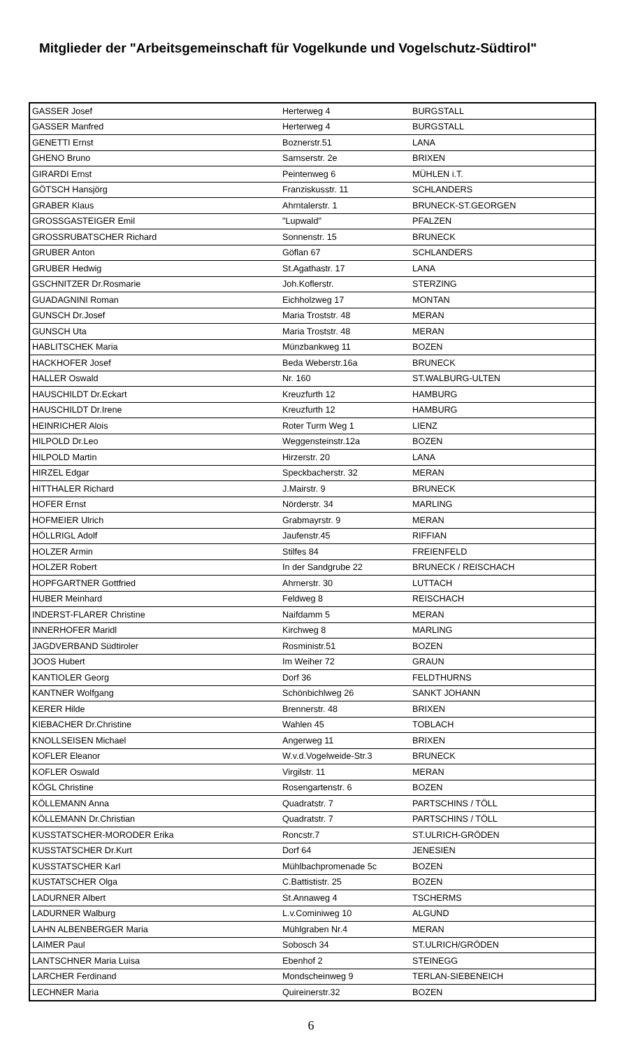Mitglieder der "Arbeitsgemeinschaft für Vogelkunde und Vogelschutz-Südtirol"
| GASSER Josef | Herterweg 4 | BURGSTALL |
| GASSER Manfred | Herterweg 4 | BURGSTALL |
| GENETTI Ernst | Boznerstr.51 | LANA |
| GHENO Bruno | Sarnserstr. 2e | BRIXEN |
| GIRARDI Ernst | Peintenweg 6 | MÜHLEN i.T. |
| GÖTSCH Hansjörg | Franziskusstr. 11 | SCHLANDERS |
| GRABER Klaus | Ahrntalerstr. 1 | BRUNECK-ST.GEORGEN |
| GROSSGASTEIGER Emil | "Lupwald" | PFALZEN |
| GROSSRUBATSCHER Richard | Sonnenstr. 15 | BRUNECK |
| GRUBER Anton | Göflan 67 | SCHLANDERS |
| GRUBER Hedwig | St.Agathastr. 17 | LANA |
| GSCHNITZER Dr.Rosmarie | Joh.Koflerstr. | STERZING |
| GUADAGNINI Roman | Eichholzweg 17 | MONTAN |
| GUNSCH Dr.Josef | Maria Troststr. 48 | MERAN |
| GUNSCH Uta | Maria Troststr. 48 | MERAN |
| HABLITSCHEK Maria | Münzbankweg 11 | BOZEN |
| HACKHOFER Josef | Beda Weberstr.16a | BRUNECK |
| HALLER Oswald | Nr. 160 | ST.WALBURG-ULTEN |
| HAUSCHILDT Dr.Eckart | Kreuzfurth 12 | HAMBURG |
| HAUSCHILDT Dr.Irene | Kreuzfurth 12 | HAMBURG |
| HEINRICHER Alois | Roter Turm Weg 1 | LIENZ |
| HILPOLD Dr.Leo | Weggensteinstr.12a | BOZEN |
| HILPOLD Martin | Hirzerstr. 20 | LANA |
| HIRZEL Edgar | Speckbacherstr. 32 | MERAN |
| HITTHALER Richard | J.Mairstr. 9 | BRUNECK |
| HOFER Ernst | Nörderstr. 34 | MARLING |
| HOFMEIER Ulrich | Grabmayrstr. 9 | MERAN |
| HÖLLRIGL Adolf | Jaufenstr.45 | RIFFIAN |
| HOLZER Armin | Stilfes 84 | FREIENFELD |
| HOLZER Robert | In der Sandgrube 22 | BRUNECK / REISCHACH |
| HOPFGARTNER Gottfried | Ahrnerstr. 30 | LUTTACH |
| HUBER Meinhard | Feldweg 8 | REISCHACH |
| INDERST-FLARER Christine | Naifdamm 5 | MERAN |
| INNERHOFER Maridl | Kirchweg 8 | MARLING |
| JAGDVERBAND Südtiroler | Rosministr.51 | BOZEN |
| JOOS Hubert | Im Weiher 72 | GRAUN |
| KANTIOLER Georg | Dorf 36 | FELDTHURNS |
| KANTNER Wolfgang | Schönbichlweg 26 | SANKT JOHANN |
| KERER Hilde | Brennerstr. 48 | BRIXEN |
| KIEBACHER Dr.Christine | Wahlen 45 | TOBLACH |
| KNOLLSEISEN Michael | Angerweg 11 | BRIXEN |
| KOFLER Eleanor | W.v.d.Vogelweide-Str.3 | BRUNECK |
| KOFLER Oswald | Virgilstr. 11 | MERAN |
| KÖGL Christine | Rosengartenstr. 6 | BOZEN |
| KÖLLEMANN Anna | Quadratstr. 7 | PARTSCHINS / TÖLL |
| KÖLLEMANN Dr.Christian | Quadratstr. 7 | PARTSCHINS / TÖLL |
| KUSSTATSCHER-MORODER Erika | Roncstr.7 | ST.ULRICH-GRÖDEN |
| KUSSTATSCHER Dr.Kurt | Dorf 64 | JENESIEN |
| KUSSTATSCHER Karl | Mühlbachpromenade 5c | BOZEN |
| KUSTATSCHER Olga | C.Battististr. 25 | BOZEN |
| LADURNER Albert | St.Annaweg 4 | TSCHERMS |
| LADURNER Walburg | L.v.Cominiweg 10 | ALGUND |
| LAHN ALBENBERGER Maria | Mühlgraben Nr.4 | MERAN |
| LAIMER Paul | Sobosch 34 | ST.ULRICH/GRÖDEN |
| LANTSCHNER Maria Luisa | Ebenhof 2 | STEINEGG |
| LARCHER Ferdinand | Mondscheinweg 9 | TERLAN-SIEBENEICH |
| LECHNER Maria | Quireinerstr.32 | BOZEN |
6